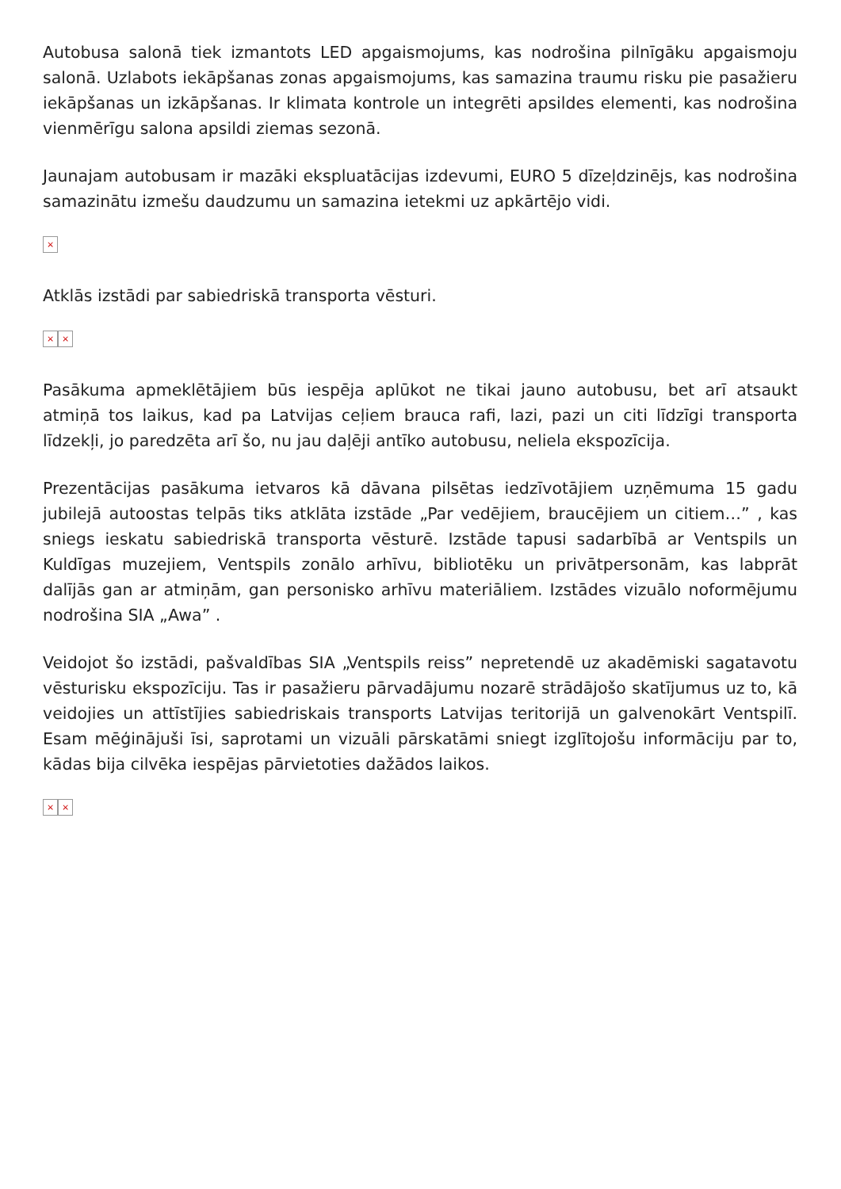Autobusa salonā tiek izmantots LED apgaismojums, kas nodrošina pilnīgāku apgaismoju salonā. Uzlabots iekāpšanas zonas apgaismojums, kas samazina traumu risku pie pasažieru iekāpšanas un izkāpšanas. Ir klimata kontrole un integrēti apsildes elementi, kas nodrošina vienmērīgu salona apsildi ziemas sezonā.
Jaunajam autobusam ir mazāki ekspluatācijas izdevumi, EURO 5 dīzeļdzinējs, kas nodrošina samazinātu izmešu daudzumu un samazina ietekmi uz apkārtējo vidi.
×
Atklās izstādi par sabiedriskā transporta vēsturi.
× ×
Pasākuma apmeklētājiem būs iespēja aplūkot ne tikai jauno autobusu, bet arī atsaukt atmiņā tos laikus, kad pa Latvijas ceļiem brauca rafi, lazi, pazi un citi līdzīgi transporta līdzekļi, jo paredzēta arī šo, nu jau daļēji antīko autobusu, neliela ekspozīcija.
Prezentācijas pasākuma ietvaros kā dāvana pilsētas iedzīvotājiem uzņēmuma 15 gadu jubilejā autoostas telpās tiks atklāta izstāde „Par vedējiem, braucējiem un citiem…” , kas sniegs ieskatu sabiedriskā transporta vēsturē. Izstāde tapusi sadarbībā ar Ventspils un Kuldīgas muzejiem, Ventspils zonālo arhīvu, bibliotēku un privātpersonām, kas labprāt dalījās gan ar atmiņām, gan personisko arhīvu materiāliem. Izstādes vizuālo noformējumu nodrošina SIA „Awa” .
Veidojot šo izstādi, pašvaldības SIA „Ventspils reiss” nepretendē uz akadēmiski sagatavotu vēsturisku ekspozīciju. Tas ir pasažieru pārvadājumu nozarē strādājošo skatījumus uz to, kā veidojies un attīstījies sabiedriskais transports Latvijas teritorijā un galvenokārt Ventspilī. Esam mēģinājuši īsi, saprotami un vizuāli pārskatāmi sniegt izglītojošu informāciju par to, kādas bija cilvēka iespējas pārvietoties dažādos laikos.
× ×